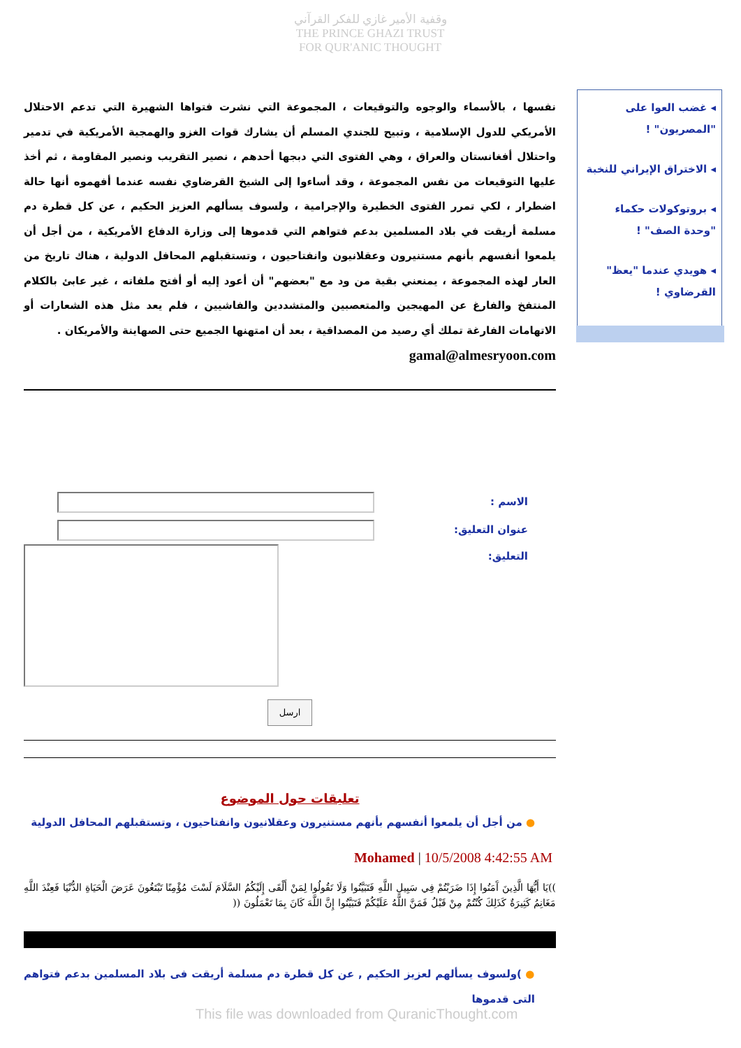وقفية الأمير غازي للفكر القرآني
THE PRINCE GHAZI TRUST
FOR QUR'ANIC THOUGHT
◂ غضب العوا على "المصريون" !
◂ الاختراق الإيراني للنخبة
◂ بروتوكولات حكماء "وحدة الصف" !
◂ هويدي عندما "يعظ" القرضاوي !
نفسها ، بالأسماء والوجوه والتوقيعات ، المجموعة التي نشرت فتواها الشهيرة التي تدعم الاحتلال الأمريكي للدول الإسلامية ، وتبيح للجندي المسلم أن يشارك قوات الغزو والهمجية الأمريكية في تدمير واحتلال أفغانستان والعراق ، وهي الفتوى التي دبجها أحدهم ، نصير التقريب ونصير المقاومة ، ثم أخذ عليها التوقيعات من نفس المجموعة ، وقد أساءوا إلى الشيخ القرضاوي نفسه عندما أفهموه أنها حالة اضطرار ، لكي تمرر الفتوى الخطيرة والإجرامية ، ولسوف يسألهم العزيز الحكيم ، عن كل قطرة دم مسلمة أريقت في بلاد المسلمين بدعم فتواهم التي قدموها إلى وزارة الدفاع الأمريكية ، من أجل أن يلمعوا أنفسهم بأنهم مستنيرون وعقلانيون وانفتاحيون ، وتستقبلهم المحافل الدولية ، هناك تاريخ من العار لهذه المجموعة ، يمنعني بقية من ود مع "بعضهم" أن أعود إليه أو أفتح ملفاته ، غير عابئ بالكلام المنتفخ والفارغ عن المهيجين والمتعصبين والمتشددين والفاشيين ، فلم يعد مثل هذه الشعارات أو الاتهامات الفارغة تملك أي رصيد من المصداقية ، بعد أن امتهنها الجميع حتى الصهاينة والأمريكان .
gamal@almesryoon.com
الاسم :
عنوان التعليق:
التعليق:
ارسل
تعليقات حول الموضوع
● من أجل أن يلمعوا أنفسهم بأنهم مستنيرون وعقلانيون وانفتاحيون ، وتستقبلهم المحافل الدولية
Mohamed | 10/5/2008 4:42:55 AM
))يَا أَيُّهَا الَّذِينَ آَمَنُوا إِذَا ضَرَبْتُمْ فِي سَبِيلِ اللَّهِ فَتَبَيَّنُوا وَلَا تَقُولُوا لِمَنْ أَلْقَى إِلَيْكُمُ السَّلَامَ لَسْتَ مُؤْمِنًا تَبْتَغُونَ عَرَضَ الْحَيَاةِ الدُّنْيَا فَعِنْدَ اللَّهِ مَغَانِمُ كَثِيرَةٌ كَذَلِكَ كُنْتُمْ مِنْ قَبْلُ فَمَنَّ اللَّهُ عَلَيْكُمْ فَتَبَيَّنُوا إِنَّ اللَّهَ كَانَ بِمَا تَعْمَلُونَ ((
● )ولسوف يسألهم لعزيز الحكيم , عن كل قطرة دم مسلمة أريقت فى بلاد المسلمين بدعم فتواهم التى قدموها
This file was downloaded from QuranicThought.com